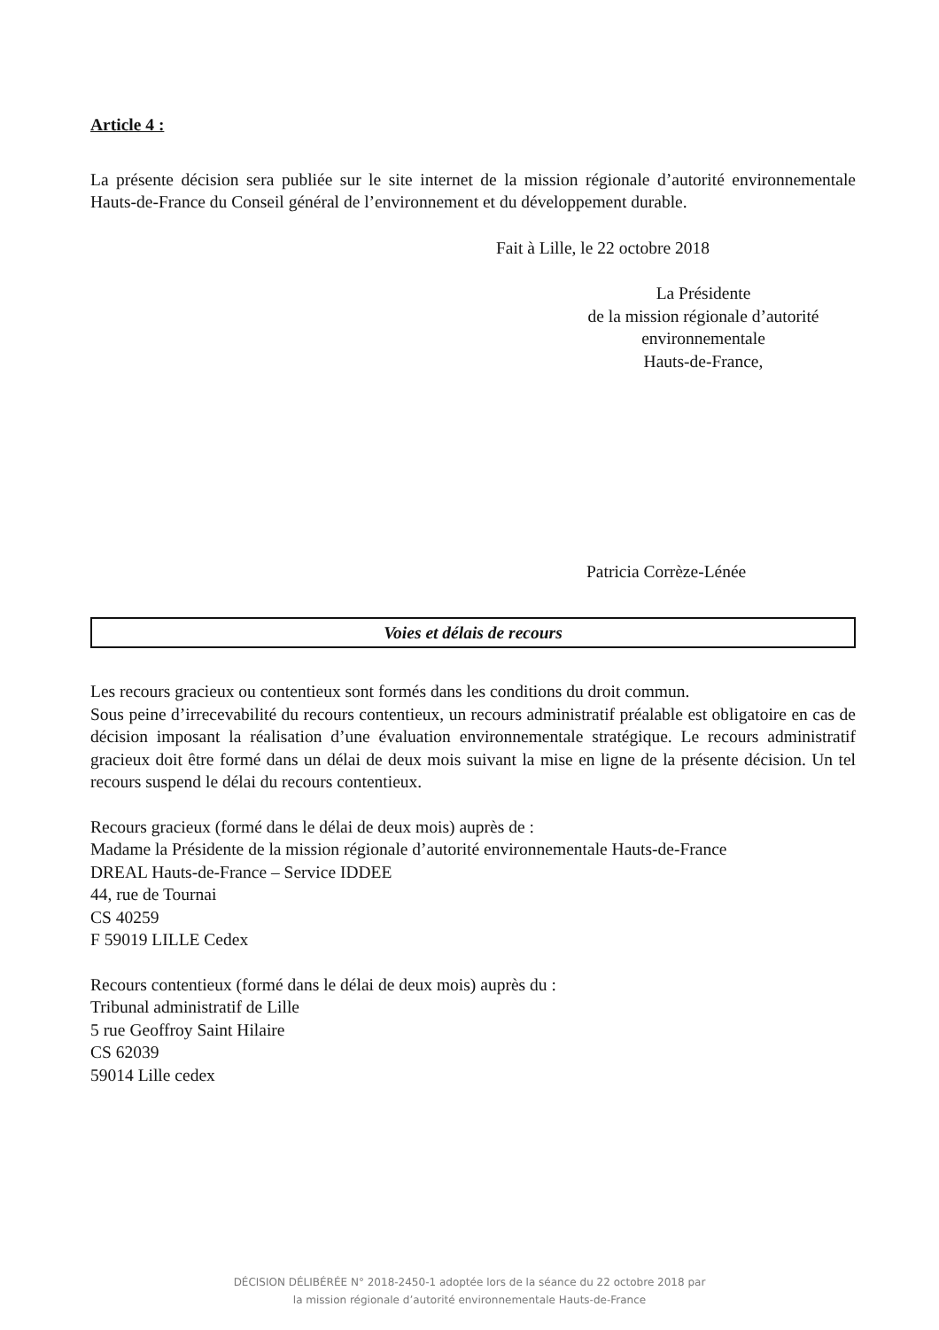Article 4 :
La présente décision sera publiée sur le site internet de la mission régionale d’autorité environnementale Hauts-de-France du Conseil général de l’environnement et du développement durable.
Fait à Lille, le 22 octobre 2018
La Présidente
de la mission régionale d’autorité
environnementale
Hauts-de-France,
Patricia Corrèze-Lénée
Voies et délais de recours
Les recours gracieux ou contentieux sont formés dans les conditions du droit commun.
Sous peine d’irrecevabilité du recours contentieux, un recours administratif préalable est obligatoire en cas de décision imposant la réalisation d’une évaluation environnementale stratégique. Le recours administratif gracieux doit être formé dans un délai de deux mois suivant la mise en ligne de la présente décision. Un tel recours suspend le délai du recours contentieux.
Recours gracieux (formé dans le délai de deux mois) auprès de :
Madame la Présidente de la mission régionale d’autorité environnementale Hauts-de-France
DREAL Hauts-de-France – Service IDDEE
44, rue de Tournai
CS 40259
F 59019 LILLE Cedex
Recours contentieux (formé dans le délai de deux mois) auprès du :
Tribunal administratif de Lille
5 rue Geoffroy Saint Hilaire
CS 62039
59014 Lille cedex
DÉCISION DÉLIBÉRÉE N° 2018-2450-1 adoptée lors de la séance du 22 octobre 2018 par
la mission régionale d’autorité environnementale Hauts-de-France